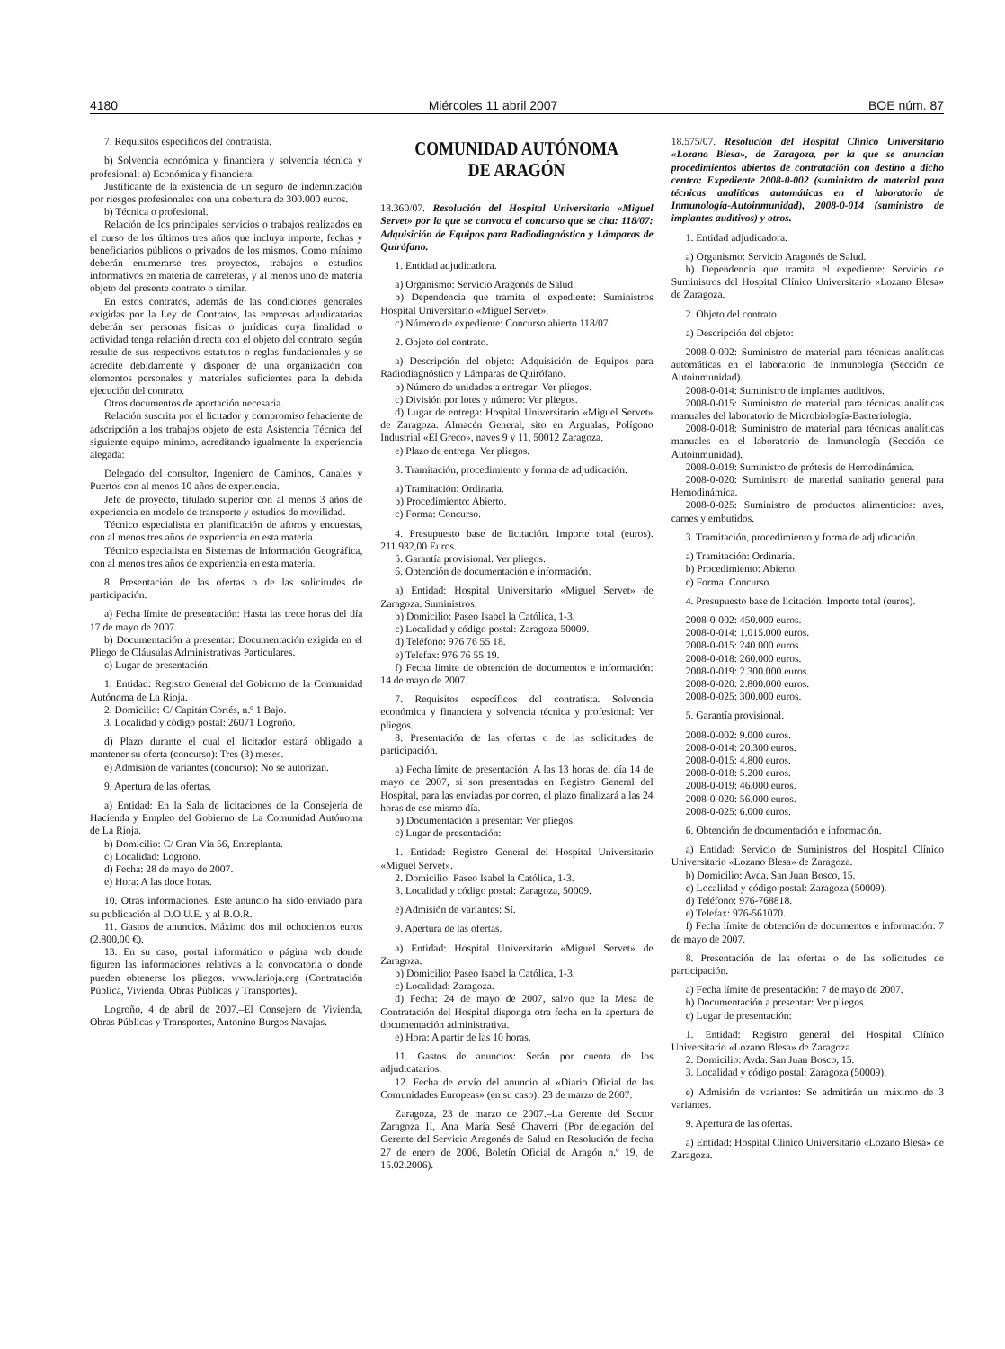4180 Miércoles 11 abril 2007 BOE núm. 87
7. Requisitos específicos del contratista.
b) Solvencia económica y financiera y solvencia técnica y profesional: a) Económica y financiera.
Justificante de la existencia de un seguro de indemnización por riesgos profesionales con una cobertura de 300.000 euros.
b) Técnica o profesional.
Relación de los principales servicios o trabajos realizados en el curso de los últimos tres años que incluya importe, fechas y beneficiarios públicos o privados de los mismos. Como mínimo deberán enumerarse tres proyectos, trabajos o estudios informativos en materia de carreteras, y al menos uno de materia objeto del presente contrato o similar.
En estos contratos, además de las condiciones generales exigidas por la Ley de Contratos, las empresas adjudicatarias deberán ser personas físicas o jurídicas cuya finalidad o actividad tenga relación directa con el objeto del contrato, según resulte de sus respectivos estatutos o reglas fundacionales y se acredite debidamente y disponer de una organización con elementos personales y materiales suficientes para la debida ejecución del contrato.
Otros documentos de aportación necesaria.
Relación suscrita por el licitador y compromiso fehaciente de adscripción a los trabajos objeto de esta Asistencia Técnica del siguiente equipo mínimo, acreditando igualmente la experiencia alegada:
Delegado del consultor, Ingeniero de Caminos, Canales y Puertos con al menos 10 años de experiencia.
Jefe de proyecto, titulado superior con al menos 3 años de experiencia en modelo de transporte y estudios de movilidad.
Técnico especialista en planificación de aforos y encuestas, con al menos tres años de experiencia en esta materia.
Técnico especialista en Sistemas de Información Geográfica, con al menos tres años de experiencia en esta materia.
8. Presentación de las ofertas o de las solicitudes de participación.
a) Fecha límite de presentación: Hasta las trece horas del día 17 de mayo de 2007.
b) Documentación a presentar: Documentación exigida en el Pliego de Cláusulas Administrativas Particulares.
c) Lugar de presentación.
1. Entidad: Registro General del Gobierno de la Comunidad Autónoma de La Rioja.
2. Domicilio: C/ Capitán Cortés, n.º 1 Bajo.
3. Localidad y código postal: 26071 Logroño.
d) Plazo durante el cual el licitador estará obligado a mantener su oferta (concurso): Tres (3) meses.
e) Admisión de variantes (concurso): No se autorizan.
9. Apertura de las ofertas.
a) Entidad: En la Sala de licitaciones de la Consejería de Hacienda y Empleo del Gobierno de La Comunidad Autónoma de La Rioja.
b) Domicilio: C/ Gran Vía 56, Entreplanta.
c) Localidad: Logroño.
d) Fecha: 28 de mayo de 2007.
e) Hora: A las doce horas.
10. Otras informaciones. Este anuncio ha sido enviado para su publicación al D.O.U.E. y al B.O.R.
11. Gastos de anuncios. Máximo dos mil ochocientos euros (2.800,00 €).
13. En su caso, portal informático o página web donde figuren las informaciones relativas a la convocatoria o donde pueden obtenerse los pliegos. www.larioja.org (Contratación Pública, Vivienda, Obras Públicas y Transportes).
Logroño, 4 de abril de 2007.–El Consejero de Vivienda, Obras Públicas y Transportes, Antonino Burgos Navajas.
COMUNIDAD AUTÓNOMA
DE ARAGÓN
18.360/07. Resolución del Hospital Universitario «Miguel Servet» por la que se convoca el concurso que se cita: 118/07: Adquisición de Equipos para Radiodiagnóstico y Lámparas de Quirófano.
1. Entidad adjudicadora.
a) Organismo: Servicio Aragonés de Salud.
b) Dependencia que tramita el expediente: Suministros Hospital Universitario «Miguel Servet».
c) Número de expediente: Concurso abierto 118/07.
2. Objeto del contrato.
a) Descripción del objeto: Adquisición de Equipos para Radiodiagnóstico y Lámparas de Quirófano.
b) Número de unidades a entregar: Ver pliegos.
c) División por lotes y número: Ver pliegos.
d) Lugar de entrega: Hospital Universitario «Miguel Servet» de Zaragoza. Almacén General, sito en Argualas, Polígono Industrial «El Greco», naves 9 y 11, 50012 Zaragoza.
e) Plazo de entrega: Ver pliegos.
3. Tramitación, procedimiento y forma de adjudicación.
a) Tramitación: Ordinaria.
b) Procedimiento: Abierto.
c) Forma: Concurso.
4. Presupuesto base de licitación. Importe total (euros). 211.932,00 Euros.
5. Garantía provisional. Ver pliegos.
6. Obtención de documentación e información.
a) Entidad: Hospital Universitario «Miguel Servet» de Zaragoza. Suministros.
b) Domicilio: Paseo Isabel la Católica, 1-3.
c) Localidad y código postal: Zaragoza 50009.
d) Teléfono: 976 76 55 18.
e) Telefax: 976 76 55 19.
f) Fecha límite de obtención de documentos e información: 14 de mayo de 2007.
7. Requisitos específicos del contratista. Solvencia económica y financiera y solvencia técnica y profesional: Ver pliegos.
8. Presentación de las ofertas o de las solicitudes de participación.
a) Fecha límite de presentación: A las 13 horas del día 14 de mayo de 2007, si son presentadas en Registro General del Hospital, para las enviadas por correo, el plazo finalizará a las 24 horas de ese mismo día.
b) Documentación a presentar: Ver pliegos.
c) Lugar de presentación:
1. Entidad: Registro General del Hospital Universitario «Miguel Servet».
2. Domicilio: Paseo Isabel la Católica, 1-3.
3. Localidad y código postal: Zaragoza, 50009.
e) Admisión de variantes: Sí.
9. Apertura de las ofertas.
a) Entidad: Hospital Universitario «Miguel Servet» de Zaragoza.
b) Domicilio: Paseo Isabel la Católica, 1-3.
c) Localidad: Zaragoza.
d) Fecha: 24 de mayo de 2007, salvo que la Mesa de Contratación del Hospital disponga otra fecha en la apertura de documentación administrativa.
e) Hora: A partir de las 10 horas.
11. Gastos de anuncios: Serán por cuenta de los adjudicatarios.
12. Fecha de envío del anuncio al «Diario Oficial de las Comunidades Europeas» (en su caso): 23 de marzo de 2007.
Zaragoza, 23 de marzo de 2007.–La Gerente del Sector Zaragoza II, Ana María Sesé Chaverri (Por delegación del Gerente del Servicio Aragonés de Salud en Resolución de fecha 27 de enero de 2006, Boletín Oficial de Aragón n.º 19, de 15.02.2006).
18.575/07. Resolución del Hospital Clínico Universitario «Lozano Blesa», de Zaragoza, por la que se anuncian procedimientos abiertos de contratación con destino a dicho centro: Expediente 2008-0-002 (suministro de material para técnicas analíticas automáticas en el laboratorio de Inmunología-Autoinmunidad), 2008-0-014 (suministro de implantes auditivos) y otros.
1. Entidad adjudicadora.
a) Organismo: Servicio Aragonés de Salud.
b) Dependencia que tramita el expediente: Servicio de Suministros del Hospital Clínico Universitario «Lozano Blesa» de Zaragoza.
2. Objeto del contrato.
a) Descripción del objeto:
2008-0-002: Suministro de material para técnicas analíticas automáticas en el laboratorio de Inmunología (Sección de Autoinmunidad).
2008-0-014: Suministro de implantes auditivos.
2008-0-015: Suministro de material para técnicas analíticas manuales del laboratorio de Microbiología-Bacteriología.
2008-0-018: Suministro de material para técnicas analíticas manuales en el laboratorio de Inmunología (Sección de Autoinmunidad).
2008-0-019: Suministro de prótesis de Hemodinámica.
2008-0-020: Suministro de material sanitario general para Hemodinámica.
2008-0-025: Suministro de productos alimenticios: aves, carnes y embutidos.
3. Tramitación, procedimiento y forma de adjudicación.
a) Tramitación: Ordinaria.
b) Procedimiento: Abierto.
c) Forma: Concurso.
4. Presupuesto base de licitación. Importe total (euros).
2008-0-002: 450.000 euros.
2008-0-014: 1.015.000 euros.
2008-0-015: 240.000 euros.
2008-0-018: 260.000 euros.
2008-0-019: 2.300.000 euros.
2008-0-020: 2.800.000 euros.
2008-0-025: 300.000 euros.
5. Garantía provisional.
2008-0-002: 9.000 euros.
2008-0-014: 20.300 euros.
2008-0-015: 4.800 euros.
2008-0-018: 5.200 euros.
2008-0-019: 46.000 euros.
2008-0-020: 56.000 euros.
2008-0-025: 6.000 euros.
6. Obtención de documentación e información.
a) Entidad: Servicio de Suministros del Hospital Clínico Universitario «Lozano Blesa» de Zaragoza.
b) Domicilio: Avda. San Juan Bosco, 15.
c) Localidad y código postal: Zaragoza (50009).
d) Teléfono: 976-768818.
e) Telefax: 976-561070.
f) Fecha límite de obtención de documentos e información: 7 de mayo de 2007.
8. Presentación de las ofertas o de las solicitudes de participación.
a) Fecha límite de presentación: 7 de mayo de 2007.
b) Documentación a presentar: Ver pliegos.
c) Lugar de presentación:
1. Entidad: Registro general del Hospital Clínico Universitario «Lozano Blesa» de Zaragoza.
2. Domicilio: Avda. San Juan Bosco, 15.
3. Localidad y código postal: Zaragoza (50009).
e) Admisión de variantes: Se admitirán un máximo de 3 variantes.
9. Apertura de las ofertas.
a) Entidad: Hospital Clínico Universitario «Lozano Blesa» de Zaragoza.